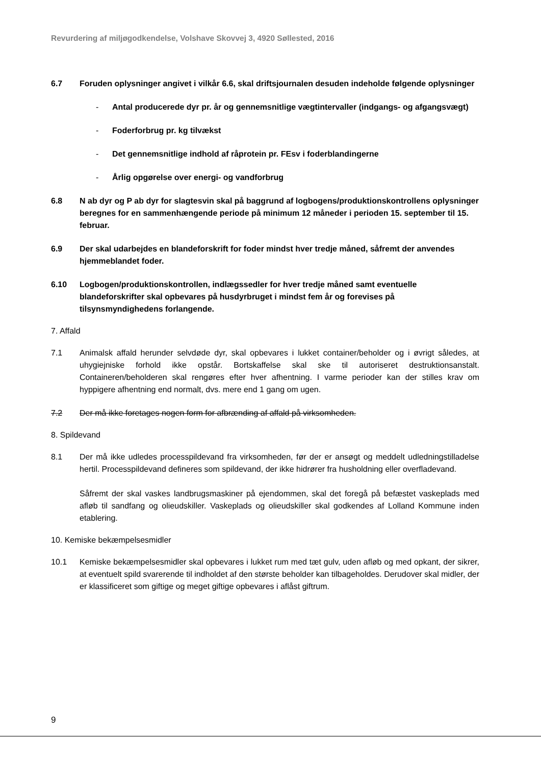Revurdering af miljøgodkendelse, Volshave Skovvej 3, 4920 Søllested, 2016
6.7 Foruden oplysninger angivet i vilkår 6.6, skal driftsjournalen desuden indeholde følgende oplysninger
- Antal producerede dyr pr. år og gennemsnitlige vægtintervaller (indgangs- og afgangsvægt)
- Foderforbrug pr. kg tilvækst
- Det gennemsnitlige indhold af råprotein pr. FEsv i foderblandingerne
- Årlig opgørelse over energi- og vandforbrug
6.8 N ab dyr og P ab dyr for slagtesvin skal på baggrund af logbogens/produktionskontrollens oplysninger beregnes for en sammenhængende periode på minimum 12 måneder i perioden 15. september til 15. februar.
6.9 Der skal udarbejdes en blandeforskrift for foder mindst hver tredje måned, såfremt der anvendes hjemmeblandet foder.
6.10 Logbogen/produktionskontrollen, indlægssedler for hver tredje måned samt eventuelle blandeforskrifter skal opbevares på husdyrbruget i mindst fem år og forevises på tilsynsmyndighedens forlangende.
7. Affald
7.1 Animalsk affald herunder selvdøde dyr, skal opbevares i lukket container/beholder og i øvrigt således, at uhygiejniske forhold ikke opstår. Bortskaffelse skal ske til autoriseret destruktionsanstalt. Containeren/beholderen skal rengøres efter hver afhentning. I varme perioder kan der stilles krav om hyppigere afhentning end normalt, dvs. mere end 1 gang om ugen.
7.2 Der må ikke foretages nogen form for afbrænding af affald på virksomheden.
8. Spildevand
8.1 Der må ikke udledes processpildevand fra virksomheden, før der er ansøgt og meddelt udledningstilladelse hertil. Processpildevand defineres som spildevand, der ikke hidrører fra husholdning eller overfladevand.
Såfremt der skal vaskes landbrugsmaskiner på ejendommen, skal det foregå på befæstet vaskeplads med afløb til sandfang og olieudskiller. Vaskeplads og olieudskiller skal godkendes af Lolland Kommune inden etablering.
10. Kemiske bekæmpelsesmidler
10.1 Kemiske bekæmpelsesmidler skal opbevares i lukket rum med tæt gulv, uden afløb og med opkant, der sikrer, at eventuelt spild svarerende til indholdet af den største beholder kan tilbageholdes. Derudover skal midler, der er klassificeret som giftige og meget giftige opbevares i aflåst giftrum.
9